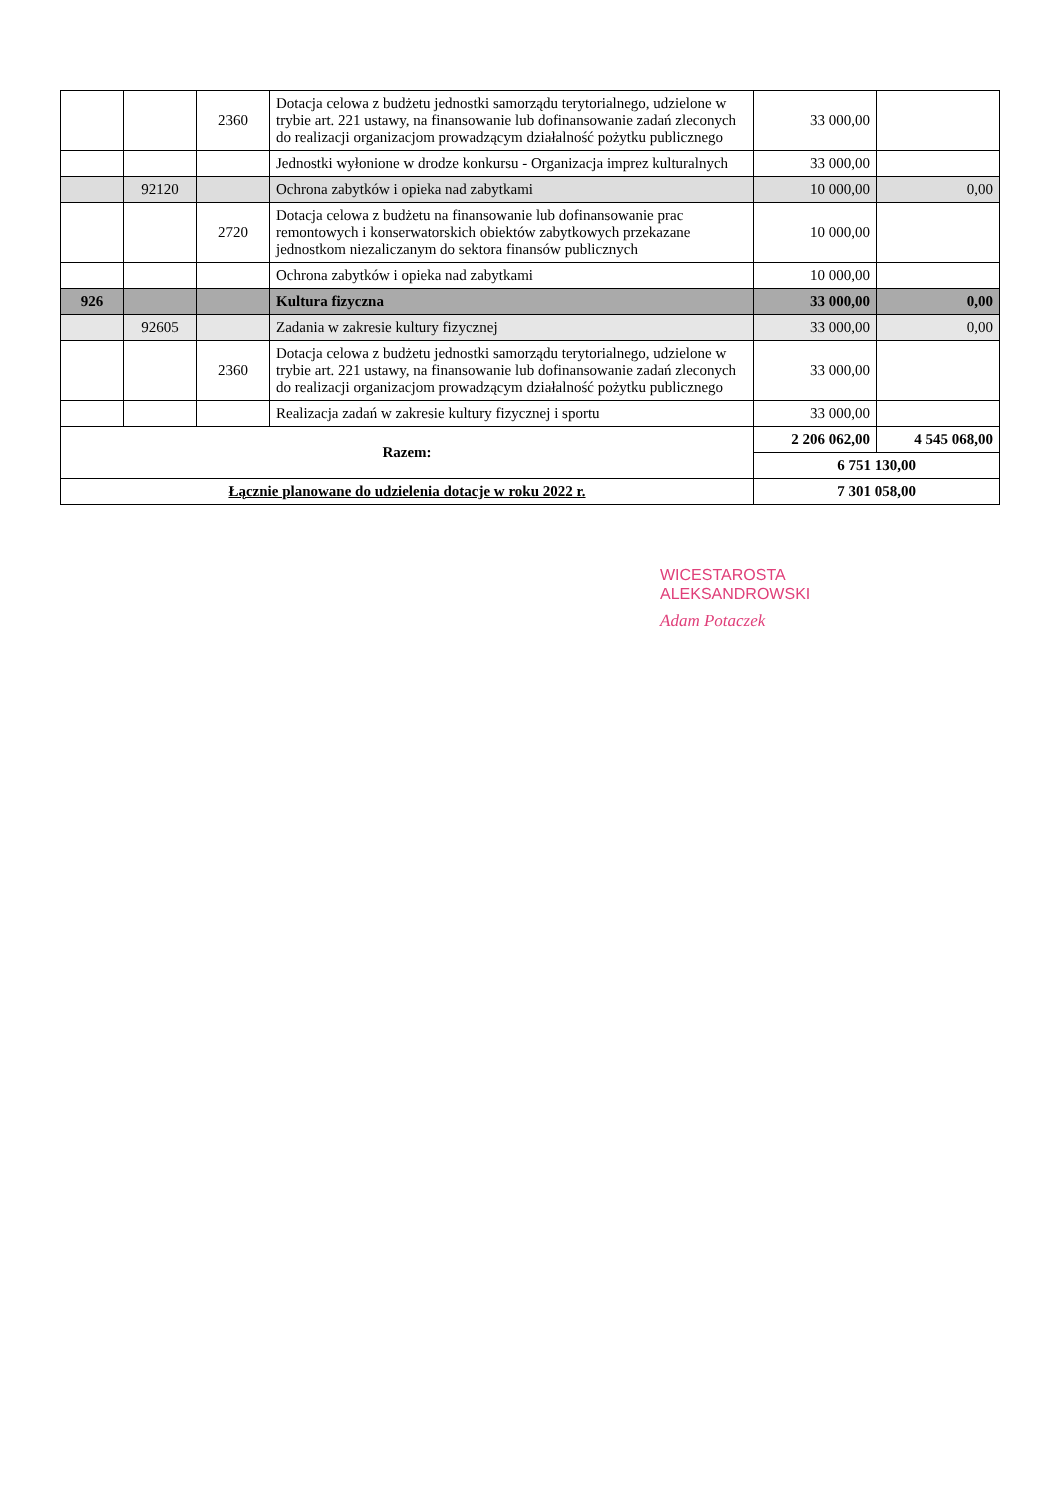| | | 2360 | Dotacja celowa z budżetu jednostki samorządu terytorialnego, udzielone w trybie art. 221 ustawy, na finansowanie lub dofinansowanie zadań zleconych do realizacji organizacjom prowadzącym działalność pożytku publicznego | 33 000,00 | |
| | | | Jednostki wyłonione w drodze konkursu - Organizacja imprez kulturalnych | 33 000,00 | |
| | 92120 | | Ochrona zabytków i opieka nad zabytkami | 10 000,00 | 0,00 |
| | | 2720 | Dotacja celowa z budżetu na finansowanie lub dofinansowanie prac remontowych i konserwatorskich obiektów zabytkowych przekazane jednostkom niezaliczanym do sektora finansów publicznych | 10 000,00 | |
| | | | Ochrona zabytków i opieka nad zabytkami | 10 000,00 | |
| 926 | | | Kultura fizyczna | 33 000,00 | 0,00 |
| | 92605 | | Zadania w zakresie kultury fizycznej | 33 000,00 | 0,00 |
| | | 2360 | Dotacja celowa z budżetu jednostki samorządu terytorialnego, udzielone w trybie art. 221 ustawy, na finansowanie lub dofinansowanie zadań zleconych do realizacji organizacjom prowadzącym działalność pożytku publicznego | 33 000,00 | |
| | | | Realizacja zadań w zakresie kultury fizycznej i sportu | 33 000,00 | |
| Razem: | | | | 2 206 062,00 | 4 545 068,00 |
| | | | | 6 751 130,00 | |
| Łącznie planowane do udzielenia dotacje w roku 2022 r. | | | | 7 301 058,00 | |
WICESTAROSTA
ALEKSANDROWSKI
Adam Potaczek